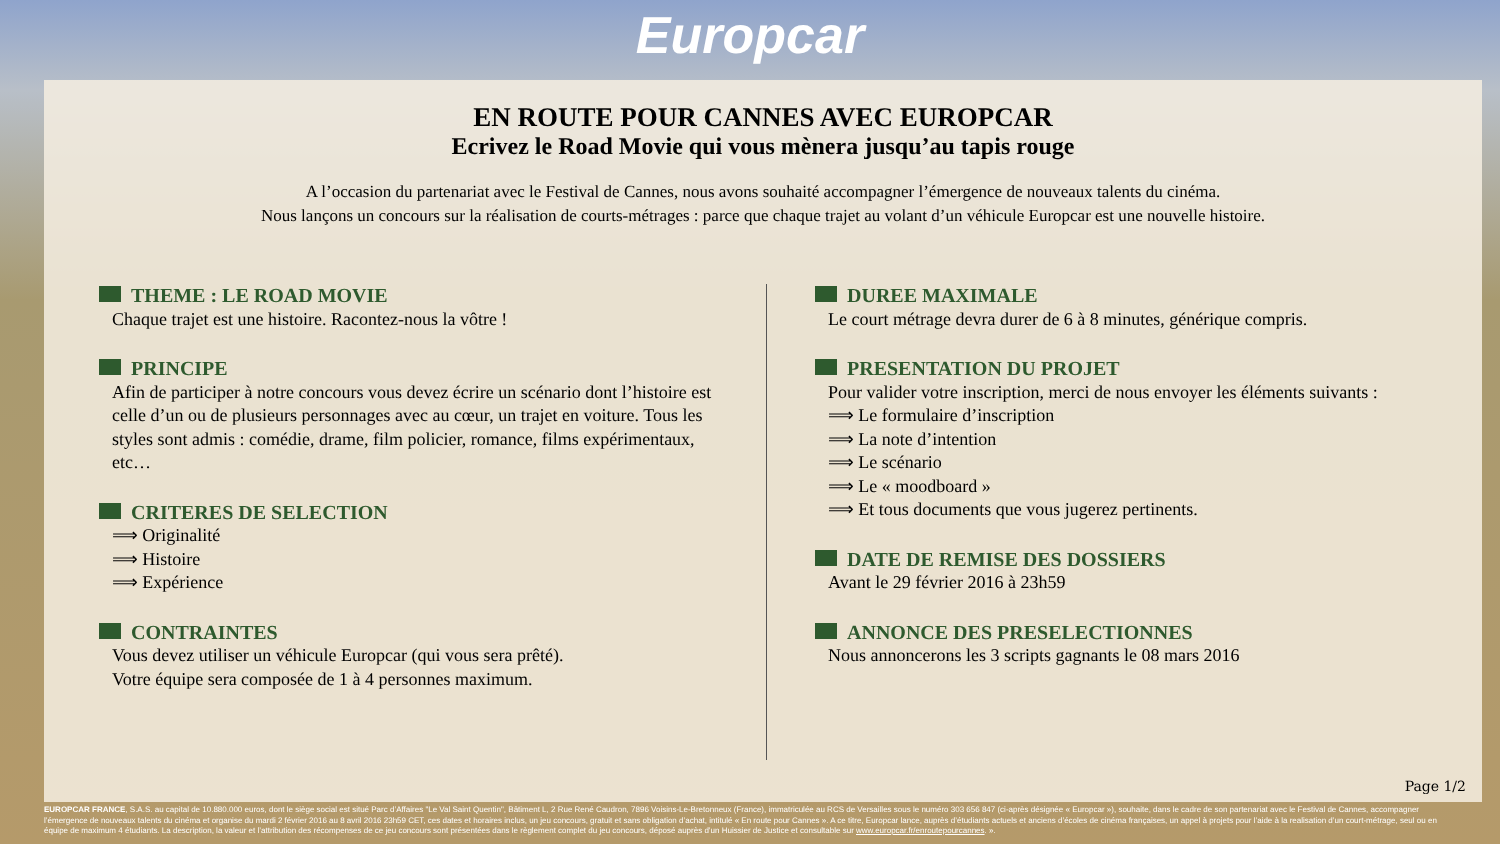Europcar
EN ROUTE POUR CANNES AVEC EUROPCAR
Ecrivez le Road Movie qui vous mènera jusqu’au tapis rouge
A l’occasion du partenariat avec le Festival de Cannes, nous avons souhaité accompagner l’émergence de nouveaux talents du cinéma.
Nous lançons un concours sur la réalisation de courts-métrages : parce que chaque trajet au volant d’un véhicule Europcar est une nouvelle histoire.
THEME : LE ROAD MOVIE
Chaque trajet est une histoire. Racontez-nous la vôtre !
PRINCIPE
Afin de participer à notre concours vous devez écrire un scénario dont l’histoire est celle d’un ou de plusieurs personnages avec au cœur, un trajet en voiture. Tous les styles sont admis : comédie, drame, film policier, romance, films expérimentaux, etc…
CRITERES DE SELECTION
⟹ Originalité
⟹ Histoire
⟹ Expérience
CONTRAINTES
Vous devez utiliser un véhicule Europcar (qui vous sera prêté).
Votre équipe sera composée de 1 à 4 personnes maximum.
DUREE MAXIMALE
Le court métrage devra durer de 6 à 8 minutes, générique compris.
PRESENTATION DU PROJET
Pour valider votre inscription, merci de nous envoyer les éléments suivants :
⟹ Le formulaire d’inscription
⟹ La note d’intention
⟹ Le scénario
⟹ Le « moodboard »
⟹ Et tous documents que vous jugerez pertinents.
DATE DE REMISE DES DOSSIERS
Avant le 29 février 2016 à 23h59
ANNONCE DES PRESELECTIONNES
Nous annoncerons les 3 scripts gagnants le 08 mars 2016
Page 1/2
EUROPCAR FRANCE, S.A.S. au capital de 10.880.000 euros, dont le siège social est situé Parc d’Affaires "Le Val Saint Quentin", Bâtiment L, 2 Rue René Caudron, 7896 Voisins-Le-Bretonneux (France), immatriculée au RCS de Versailles sous le numéro 303 656 847 (ci-après désignée « Europcar »), souhaite, dans le cadre de son partenariat avec le Festival de Cannes, accompagner l’émergence de nouveaux talents du cinéma et organise du mardi 2 février 2016 au 8 avril 2016 23h59 CET, ces dates et horaires inclus, un jeu concours, gratuit et sans obligation d’achat, intitulé « En route pour Cannes ». A ce titre, Europcar lance, auprès d’étudiants actuels et anciens d’écoles de cinéma françaises, un appel à projets pour l’aide à la realisation d’un court-métrage, seul ou en équipe de maximum 4 étudiants. La description, la valeur et l’attribution des récompenses de ce jeu concours sont présentées dans le règlement complet du jeu concours, déposé auprès d’un Huissier de Justice et consultable sur www.europcar.fr/enroutepourcannes. ».